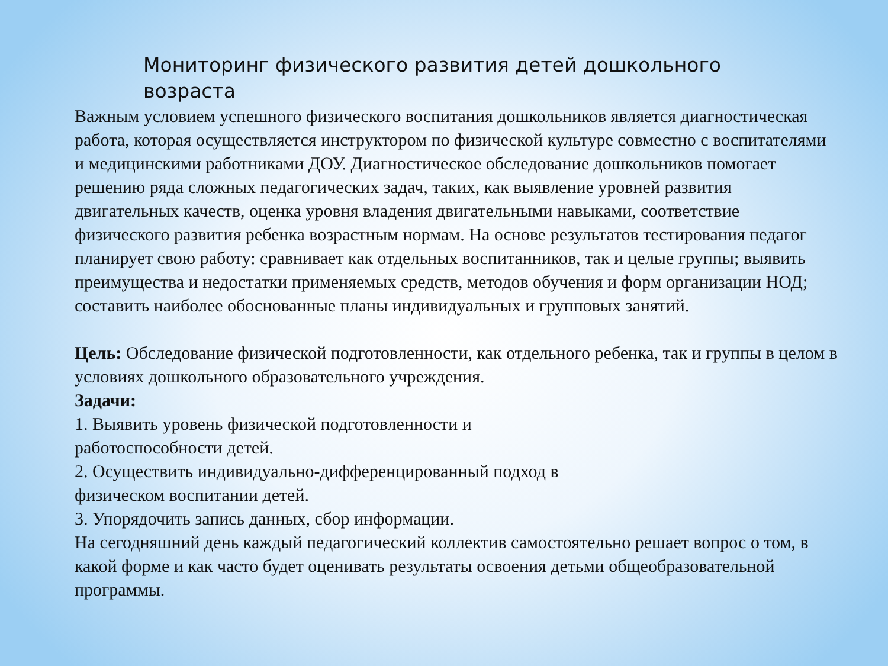Мониторинг физического развития детей дошкольного возраста
Важным условием успешного физического воспитания дошкольников является диагностическая работа, которая осуществляется инструктором по физической культуре совместно с воспитателями и медицинскими работниками ДОУ. Диагностическое обследование дошкольников помогает решению ряда сложных педагогических задач, таких, как выявление уровней развития двигательных качеств, оценка уровня владения двигательными навыками, соответствие физического развития ребенка возрастным нормам. На основе результатов тестирования педагог планирует свою работу: сравнивает как отдельных воспитанников, так и целые группы; выявить преимущества и недостатки применяемых средств, методов обучения и форм организации НОД; составить наиболее обоснованные планы индивидуальных и групповых занятий.
Цель: Обследование физической подготовленности, как отдельного ребенка, так и группы в целом в условиях дошкольного образовательного учреждения.
Задачи:
1. Выявить уровень физической подготовленности и
работоспособности детей.
2. Осуществить индивидуально-дифференцированный подход в
физическом воспитании детей.
3. Упорядочить запись данных, сбор информации.
На сегодняшний день каждый педагогический коллектив самостоятельно решает вопрос о том, в какой форме и как часто будет оценивать результаты освоения детьми общеобразовательной программы.